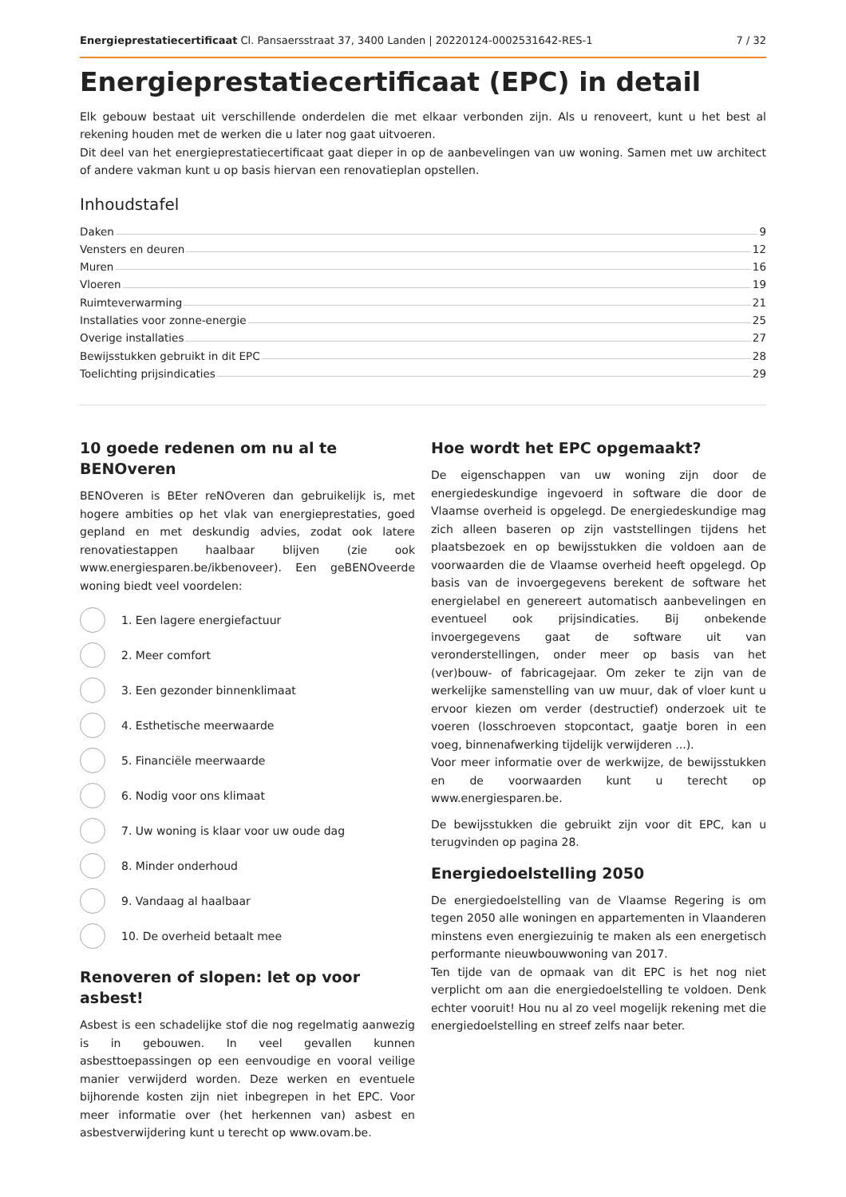Energieprestatiecertificaat Cl. Pansaersstraat 37, 3400 Landen | 20220124-0002531642-RES-1 7 / 32
Energieprestatiecertificaat (EPC) in detail
Elk gebouw bestaat uit verschillende onderdelen die met elkaar verbonden zijn. Als u renoveert, kunt u het best al rekening houden met de werken die u later nog gaat uitvoeren.
Dit deel van het energieprestatiecertificaat gaat dieper in op de aanbevelingen van uw woning. Samen met uw architect of andere vakman kunt u op basis hiervan een renovatieplan opstellen.
Inhoudstafel
Daken 9
Vensters en deuren 12
Muren 16
Vloeren 19
Ruimteverwarming 21
Installaties voor zonne-energie 25
Overige installaties 27
Bewijsstukken gebruikt in dit EPC 28
Toelichting prijsindicaties 29
10 goede redenen om nu al te BENOveren
BENOveren is BEter reNOveren dan gebruikelijk is, met hogere ambities op het vlak van energieprestaties, goed gepland en met deskundig advies, zodat ook latere renovatiestappen haalbaar blijven (zie ook www.energiesparen.be/ikbenoveer). Een geBENOveerde woning biedt veel voordelen:
1. Een lagere energiefactuur
2. Meer comfort
3. Een gezonder binnenklimaat
4. Esthetische meerwaarde
5. Financiële meerwaarde
6. Nodig voor ons klimaat
7. Uw woning is klaar voor uw oude dag
8. Minder onderhoud
9. Vandaag al haalbaar
10. De overheid betaalt mee
Renoveren of slopen: let op voor asbest!
Asbest is een schadelijke stof die nog regelmatig aanwezig is in gebouwen. In veel gevallen kunnen asbesttoepassingen op een eenvoudige en vooral veilige manier verwijderd worden. Deze werken en eventuele bijhorende kosten zijn niet inbegrepen in het EPC. Voor meer informatie over (het herkennen van) asbest en asbestverwijdering kunt u terecht op www.ovam.be.
Hoe wordt het EPC opgemaakt?
De eigenschappen van uw woning zijn door de energiedeskundige ingevoerd in software die door de Vlaamse overheid is opgelegd. De energiedeskundige mag zich alleen baseren op zijn vaststellingen tijdens het plaatsbezoek en op bewijsstukken die voldoen aan de voorwaarden die de Vlaamse overheid heeft opgelegd. Op basis van de invoergegevens berekent de software het energielabel en genereert automatisch aanbevelingen en eventueel ook prijsindicaties. Bij onbekende invoergegevens gaat de software uit van veronderstellingen, onder meer op basis van het (ver)bouw- of fabricagejaar. Om zeker te zijn van de werkelijke samenstelling van uw muur, dak of vloer kunt u ervoor kiezen om verder (destructief) onderzoek uit te voeren (losschroeven stopcontact, gaatje boren in een voeg, binnenafwerking tijdelijk verwijderen ...).
Voor meer informatie over de werkwijze, de bewijsstukken en de voorwaarden kunt u terecht op www.energiesparen.be.
De bewijsstukken die gebruikt zijn voor dit EPC, kan u terugvinden op pagina 28.
Energiedoelstelling 2050
De energiedoelstelling van de Vlaamse Regering is om tegen 2050 alle woningen en appartementen in Vlaanderen minstens even energiezuinig te maken als een energetisch performante nieuwbouwwoning van 2017.
Ten tijde van de opmaak van dit EPC is het nog niet verplicht om aan die energiedoelstelling te voldoen. Denk echter vooruit! Hou nu al zo veel mogelijk rekening met die energiedoelstelling en streef zelfs naar beter.